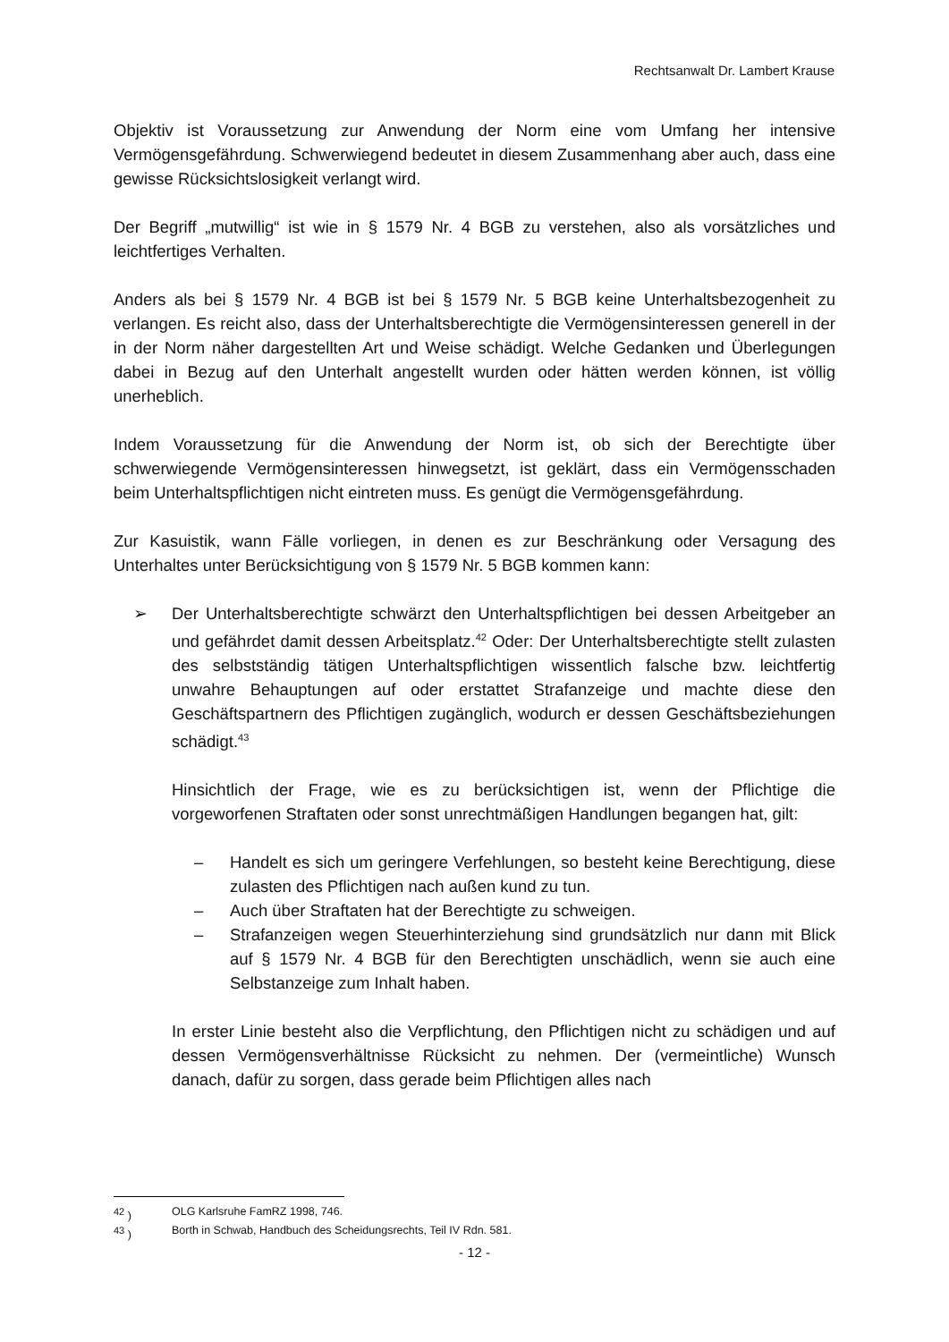Rechtsanwalt Dr. Lambert Krause
Objektiv ist Voraussetzung zur Anwendung der Norm eine vom Umfang her intensive Vermögensgefährdung. Schwerwiegend bedeutet in diesem Zusammenhang aber auch, dass eine gewisse Rücksichtslosigkeit verlangt wird.
Der Begriff „mutwillig“ ist wie in § 1579 Nr. 4 BGB zu verstehen, also als vorsätzliches und leichtfertiges Verhalten.
Anders als bei § 1579 Nr. 4 BGB ist bei § 1579 Nr. 5 BGB keine Unterhaltsbezogenheit zu verlangen. Es reicht also, dass der Unterhaltsberechtigte die Vermögensinteressen generell in der in der Norm näher dargestellten Art und Weise schädigt. Welche Gedanken und Überlegungen dabei in Bezug auf den Unterhalt angestellt wurden oder hätten werden können, ist völlig unerheblich.
Indem Voraussetzung für die Anwendung der Norm ist, ob sich der Berechtigte über schwerwiegende Vermögensinteressen hinwegsetzt, ist geklärt, dass ein Vermögensschaden beim Unterhaltspflichtigen nicht eintreten muss. Es genügt die Vermögensgefährdung.
Zur Kasuistik, wann Fälle vorliegen, in denen es zur Beschränkung oder Versagung des Unterhaltes unter Berücksichtigung von § 1579 Nr. 5 BGB kommen kann:
➢ Der Unterhaltsberechtigte schwärzt den Unterhaltspflichtigen bei dessen Arbeitgeber an und gefährdet damit dessen Arbeitsplatz.<sup>42</sup> Oder: Der Unterhaltsberechtigte stellt zulasten des selbstständig tätigen Unterhaltspflichtigen wissentlich falsche bzw. leichtfertig unwahre Behauptungen auf oder erstattet Strafanzeige und machte diese den Geschäftspartnern des Pflichtigen zugänglich, wodurch er dessen Geschäftsbeziehungen schädigt.<sup>43</sup>
Hinsichtlich der Frage, wie es zu berücksichtigen ist, wenn der Pflichtige die vorgeworfenen Straftaten oder sonst unrechtmäßigen Handlungen begangen hat, gilt:
– Handelt es sich um geringere Verfehlungen, so besteht keine Berechtigung, diese zulasten des Pflichtigen nach außen kund zu tun.
– Auch über Straftaten hat der Berechtigte zu schweigen.
– Strafanzeigen wegen Steuerhinterziehung sind grundsätzlich nur dann mit Blick auf § 1579 Nr. 4 BGB für den Berechtigten unschädlich, wenn sie auch eine Selbstanzeige zum Inhalt haben.
In erster Linie besteht also die Verpflichtung, den Pflichtigen nicht zu schädigen und auf dessen Vermögensverhältnisse Rücksicht zu nehmen. Der (vermeintliche) Wunsch danach, dafür zu sorgen, dass gerade beim Pflichtigen alles nach
<sup>42</sup> ) OLG Karlsruhe FamRZ 1998, 746.
<sup>43</sup> ) Borth in Schwab, Handbuch des Scheidungsrechts, Teil IV Rdn. 581.
- 12 -